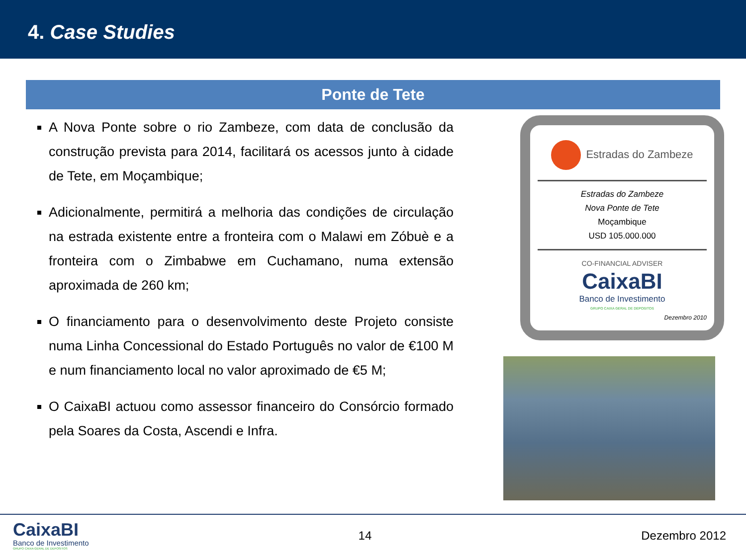4. Case Studies
Ponte de Tete
A Nova Ponte sobre o rio Zambeze, com data de conclusão da construção prevista para 2014, facilitará os acessos junto à cidade de Tete, em Moçambique;
Adicionalmente, permitirá a melhoria das condições de circulação na estrada existente entre a fronteira com o Malawi em Zóbuè e a fronteira com o Zimbabwe em Cuchamano, numa extensão aproximada de 260 km;
O financiamento para o desenvolvimento deste Projeto consiste numa Linha Concessional do Estado Português no valor de €100 M e num financiamento local no valor aproximado de €5 M;
O CaixaBI actuou como assessor financeiro do Consórcio formado pela Soares da Costa, Ascendi e Infra.
Estradas do Zambeze
Estradas do Zambeze
Nova Ponte de Tete
Moçambique
USD 105.000.000
CO-FINANCIAL ADVISER
CaixaBI
Banco de Investimento
GRUPO CAIXA GERAL DE DEPOSITOS
Dezembro 2010
CaixaBI
Banco de Investimento
GRUPO CAIXA GERAL DE DEPOSITOS
14 Dezembro 2012